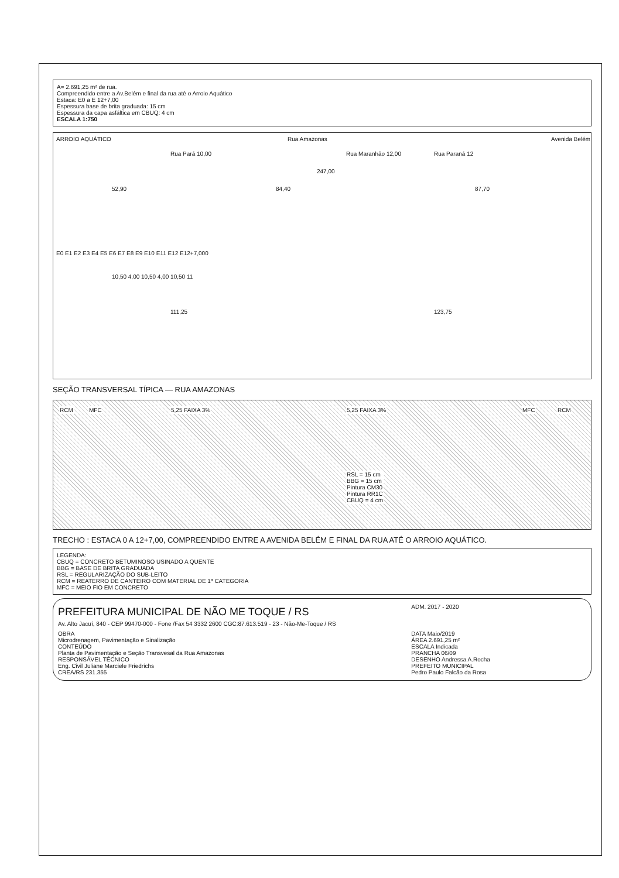A= 2.691,25 m² de rua.
Compreendido entre a Av.Belém e final da rua até o Arroio Aquático
Estaca: E0 a E 12+7,00
Espessura base de brita graduada: 15 cm
Espessura da capa asfáltica em CBUQ: 4 cm
ESCALA 1:750
ARROIO AQUÁTICO Rua Amazonas Avenida Belém
Rua Pará 10,00 Rua Maranhão 12,00 Rua Paraná 12
247,00
52,90 84,40 87,70
111,25 123,75
E0 E1 E2 E3 E4 E5 E6 E7 E8 E9 E10 E11 E12 E12+7,000
10,50 4,00 10,50 4,00 10,50 11
SEÇÃO TRANSVERSAL TÍPICA — RUA AMAZONAS
RCM MFC 5,25 FAIXA 3% 5,25 FAIXA 3% MFC RCM
RSL = 15 cm
BBG = 15 cm
Pintura CM30
Pintura RR1C
CBUQ = 4 cm
TRECHO : ESTACA 0 A 12+7,00, COMPREENDIDO ENTRE A AVENIDA BELÉM E FINAL DA RUA ATÉ O ARROIO AQUÁTICO.
LEGENDA:
CBUQ = CONCRETO BETUMINOSO USINADO A QUENTE
BBG = BASE DE BRITA GRADUADA
RSL = REGULARIZAÇÃO DO SUB-LEITO
RCM = REATERRO DE CANTEIRO COM MATERIAL DE 1ª CATEGORIA
MFC = MEIO FIO EM CONCRETO
PREFEITURA MUNICIPAL DE NÃO ME TOQUE / RS
Av. Alto Jacuí, 840 - CEP 99470-000 - Fone /Fax 54 3332 2600 CGC:87.613.519 - 23 - Não-Me-Toque / RS
ADM. 2017 - 2020
OBRA
Microdrenagem, Pavimentação e Sinalização
CONTEÚDO
Planta de Pavimentação e Seção Transvesal da Rua Amazonas
RESPONSÁVEL TÉCNICO
Eng. Civil Juliane Marciele Friedrichs
CREA/RS 231.355
DATA Maio/2019
ÁREA 2.691,25 m²
ESCALA Indicada
PRANCHA 06/09
DESENHO Andressa A.Rocha
PREFEITO MUNICIPAL
Pedro Paulo Falcão da Rosa